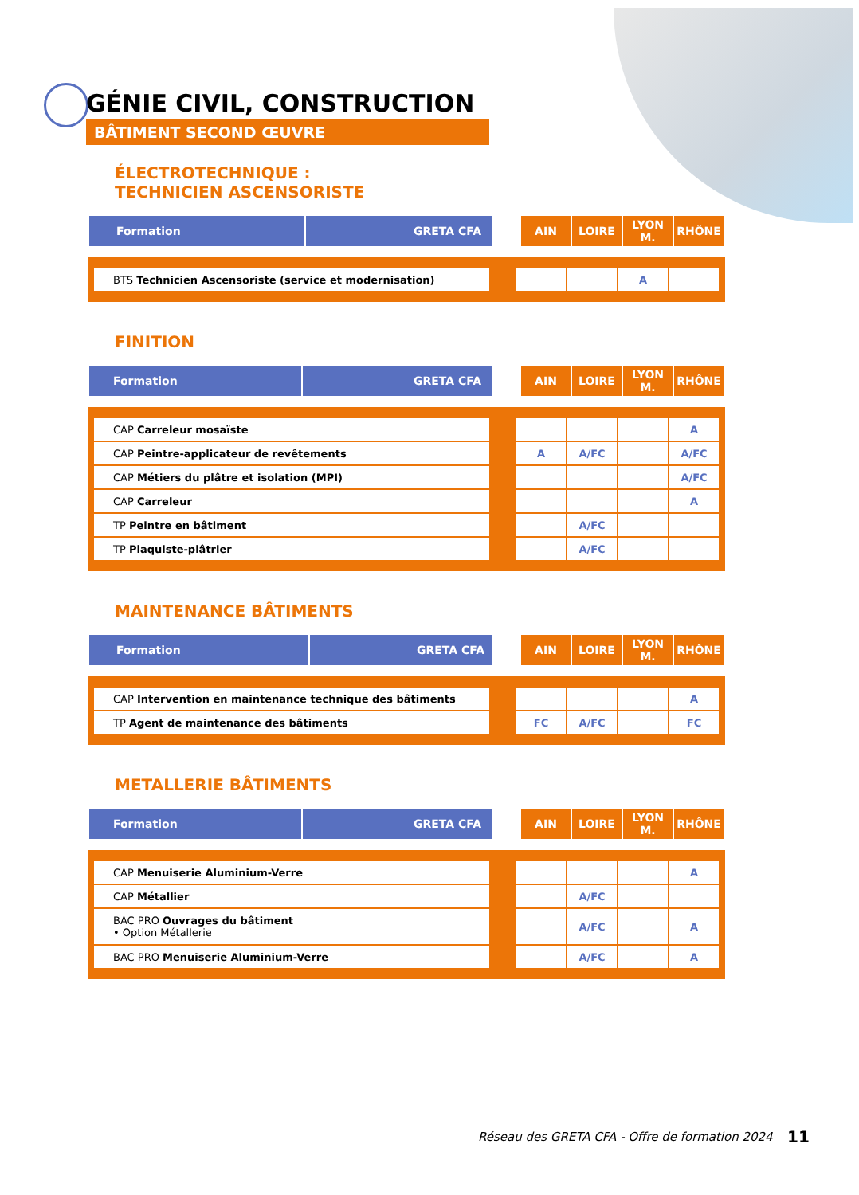GÉNIE CIVIL, CONSTRUCTION
BÂTIMENT SECOND ŒUVRE
ÉLECTROTECHNIQUE :
TECHNICIEN ASCENSORISTE
| Formation | GRETA CFA | | AIN | LOIRE | LYON M. | RHÔNE |
| BTS Technicien Ascensoriste (service et modernisation) | | | | A | |
FINITION
| Formation | GRETA CFA | | AIN | LOIRE | LYON M. | RHÔNE |
| CAP Carreleur mosaïste | | | | | A |
| CAP Peintre-applicateur de revêtements | | A | A/FC | | A/FC |
| CAP Métiers du plâtre et isolation (MPI) | | | | | A/FC |
| CAP Carreleur | | | | | A |
| TP Peintre en bâtiment | | | A/FC | | |
| TP Plaquiste-plâtrier | | | A/FC | | |
MAINTENANCE BÂTIMENTS
| Formation | GRETA CFA | | AIN | LOIRE | LYON M. | RHÔNE |
| CAP Intervention en maintenance technique des bâtiments | | | | | A |
| TP Agent de maintenance des bâtiments | | FC | A/FC | | FC |
METALLERIE BÂTIMENTS
| Formation | GRETA CFA | | AIN | LOIRE | LYON M. | RHÔNE |
| CAP Menuiserie Aluminium-Verre | | | | | A |
| CAP Métallier | | | A/FC | | |
| BAC PRO Ouvrages du bâtiment • Option Métallerie | | | A/FC | | A |
| BAC PRO Menuiserie Aluminium-Verre | | | A/FC | | A |
Réseau des GRETA CFA - Offre de formation 2024
11